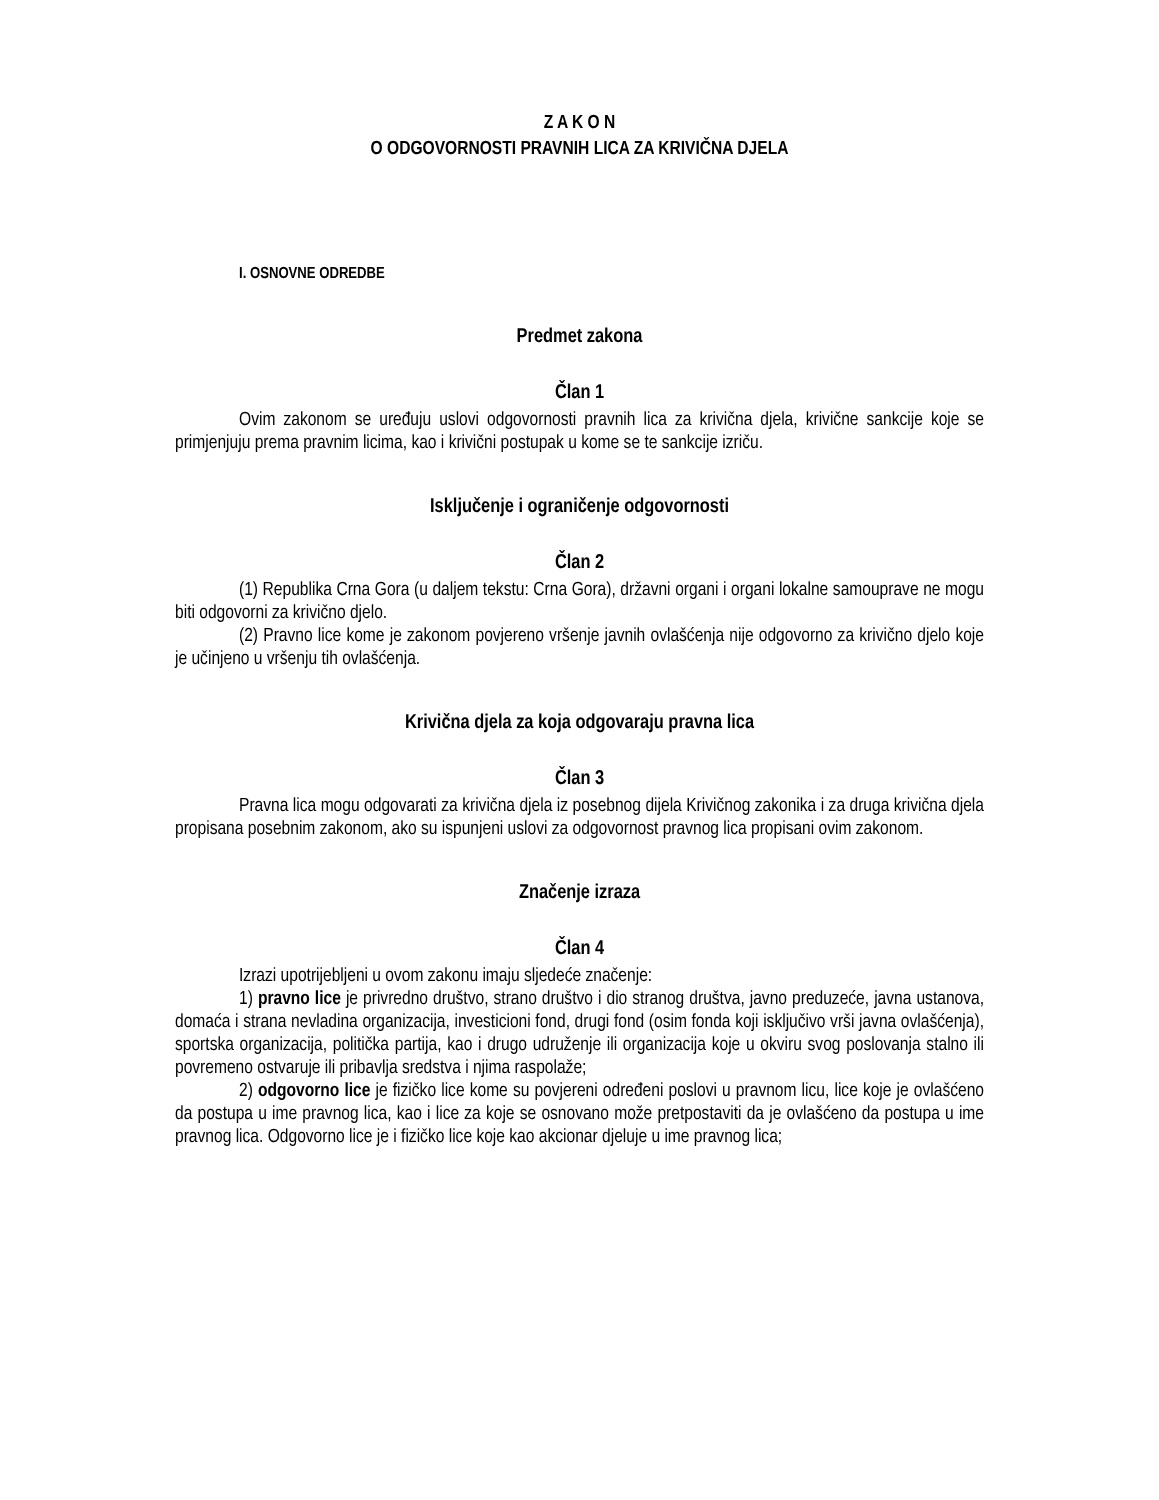Z A K O N
O ODGOVORNOSTI PRAVNIH LICA ZA KRIVIČNA DJELA
I. OSNOVNE ODREDBE
Predmet zakona
Član 1
Ovim zakonom se uređuju uslovi odgovornosti pravnih lica za krivična djela, krivične sankcije koje se primjenjuju prema pravnim licima, kao i krivični postupak u kome se te sankcije izriču.
Isključenje i ograničenje odgovornosti
Član 2
(1) Republika Crna Gora (u daljem tekstu: Crna Gora), državni organi i organi lokalne samouprave ne mogu biti odgovorni za krivično djelo.
(2) Pravno lice kome je zakonom povjereno vršenje javnih ovlašćenja nije odgovorno za krivično djelo koje je učinjeno u vršenju tih ovlašćenja.
Krivična djela za koja odgovaraju pravna lica
Član 3
Pravna lica mogu odgovarati za krivična djela iz posebnog dijela Krivičnog zakonika i za druga krivična djela propisana posebnim zakonom, ako su ispunjeni uslovi za odgovornost pravnog lica propisani ovim zakonom.
Značenje izraza
Član 4
Izrazi upotrijebljeni u ovom zakonu imaju sljedeće značenje:
1) pravno lice je privredno društvo, strano društvo i dio stranog društva, javno preduzeće, javna ustanova, domaća i strana nevladina organizacija, investicioni fond, drugi fond (osim fonda koji isključivo vrši javna ovlašćenja), sportska organizacija, politička partija, kao i drugo udruženje ili organizacija koje u okviru svog poslovanja stalno ili povremeno ostvaruje ili pribavlja sredstva i njima raspolaže;
2) odgovorno lice je fizičko lice kome su povjereni određeni poslovi u pravnom licu, lice koje je ovlašćeno da postupa u ime pravnog lica, kao i lice za koje se osnovano može pretpostaviti da je ovlašćeno da postupa u ime pravnog lica. Odgovorno lice je i fizičko lice koje kao akcionar djeluje u ime pravnog lica;